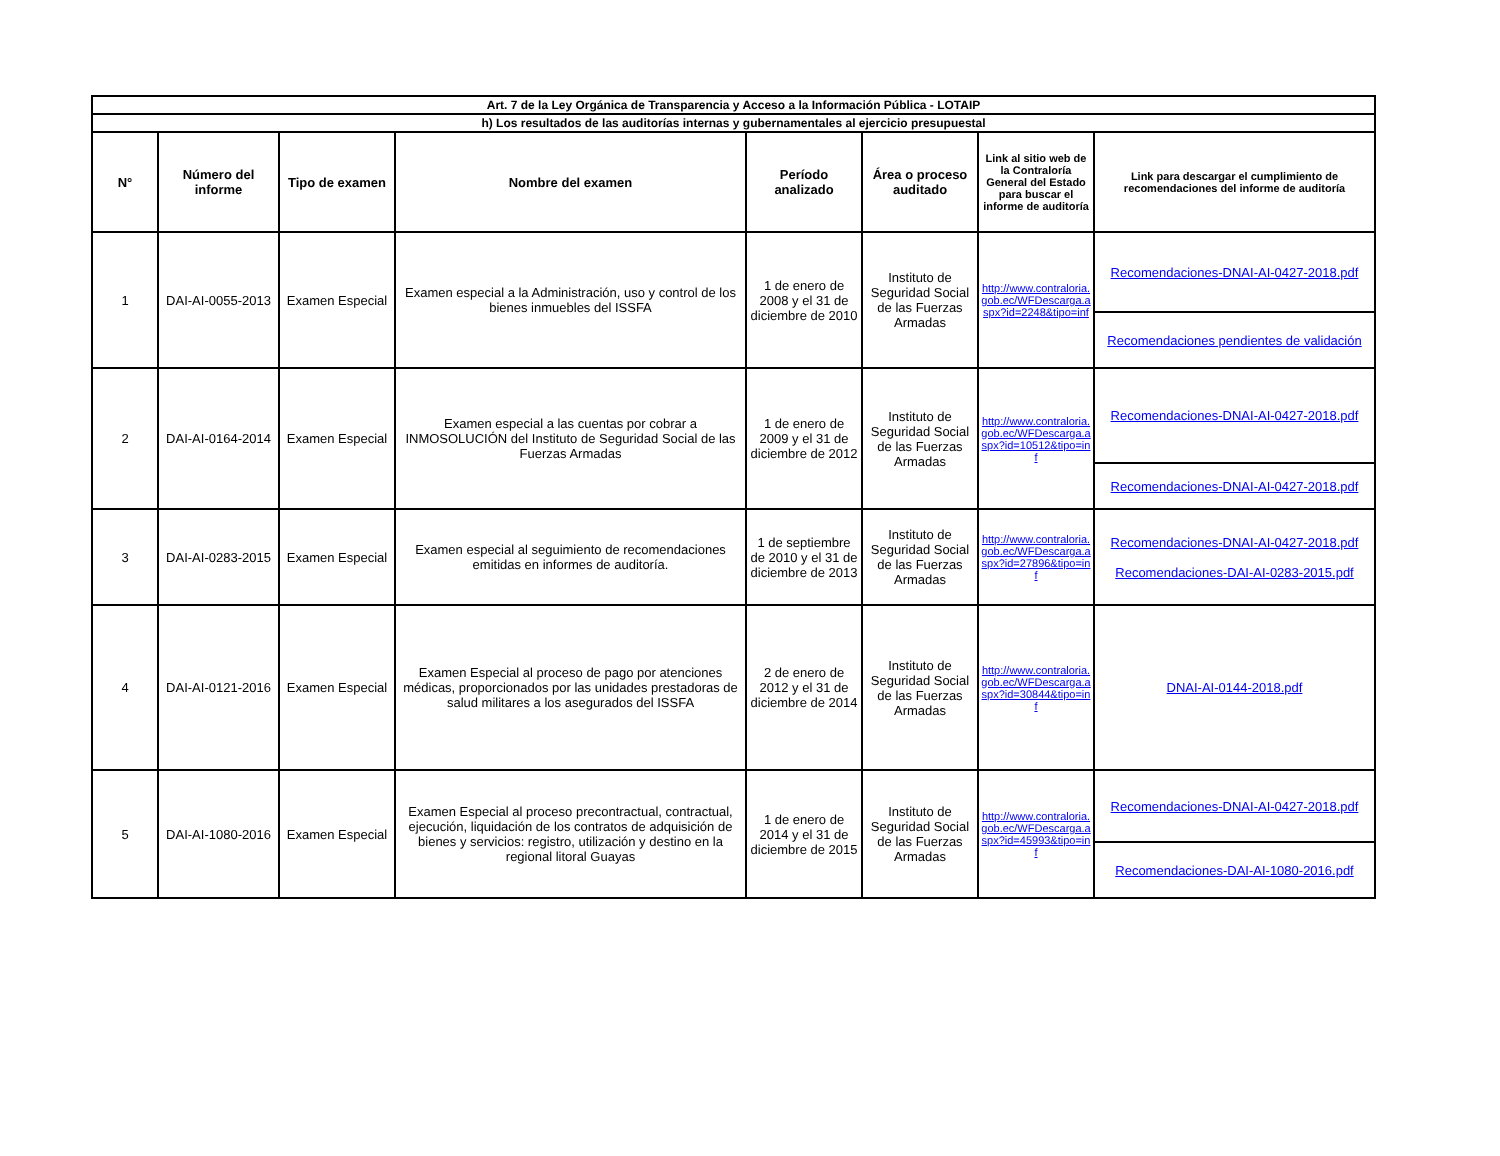| Art. 7 de la Ley Orgánica de Transparencia y Acceso a la Información Pública - LOTAIP | | | | | | | |
| --- | --- | --- | --- | --- | --- | --- | --- |
| h) Los resultados de las auditorías internas y gubernamentales al ejercicio presupuestal | | | | | | | |
| N° | Número del informe | Tipo de examen | Nombre del examen | Período analizado | Área o proceso auditado | Link al sitio web de la Contraloría General del Estado para buscar el informe de auditoría | Link para descargar el cumplimiento de recomendaciones del informe de auditoría |
| 1 | DAI-AI-0055-2013 | Examen Especial | Examen especial a la Administración, uso y control de los bienes inmuebles del ISSFA | 1 de enero de 2008 y el 31 de diciembre de 2010 | Instituto de Seguridad Social de las Fuerzas Armadas | http://www.contraloria.gob.ec/WFDescarga.aspx?id=2248&tipo=inf | Recomendaciones-DNAI-AI-0427-2018.pdf |
| | | | | | | | Recomendaciones pendientes de validación |
| 2 | DAI-AI-0164-2014 | Examen Especial | Examen especial a las cuentas por cobrar a INMOSOLUCIÓN del Instituto de Seguridad Social de las Fuerzas Armadas | 1 de enero de 2009 y el 31 de diciembre de 2012 | Instituto de Seguridad Social de las Fuerzas Armadas | http://www.contraloria.gob.ec/WFDescarga.aspx?id=10512&tipo=inf | Recomendaciones-DNAI-AI-0427-2018.pdf |
| | | | | | | | Recomendaciones-DNAI-AI-0427-2018.pdf |
| 3 | DAI-AI-0283-2015 | Examen Especial | Examen especial al seguimiento de recomendaciones emitidas en informes de auditoría. | 1 de septiembre de 2010 y el 31 de diciembre de 2013 | Instituto de Seguridad Social de las Fuerzas Armadas | http://www.contraloria.gob.ec/WFDescarga.aspx?id=27896&tipo=inf | Recomendaciones-DNAI-AI-0427-2018.pdf Recomendaciones-DAI-AI-0283-2015.pdf |
| 4 | DAI-AI-0121-2016 | Examen Especial | Examen Especial al proceso de pago por atenciones médicas, proporcionados por las unidades prestadoras de salud militares a los asegurados del ISSFA | 2 de enero de 2012 y el 31 de diciembre de 2014 | Instituto de Seguridad Social de las Fuerzas Armadas | http://www.contraloria.gob.ec/WFDescarga.aspx?id=30844&tipo=inf | DNAI-AI-0144-2018.pdf |
| 5 | DAI-AI-1080-2016 | Examen Especial | Examen Especial al proceso precontractual, contractual, ejecución, liquidación de los contratos de adquisición de bienes y servicios: registro, utilización y destino en la regional litoral Guayas | 1 de enero de 2014 y el 31 de diciembre de 2015 | Instituto de Seguridad Social de las Fuerzas Armadas | http://www.contraloria.gob.ec/WFDescarga.aspx?id=45993&tipo=inf | Recomendaciones-DNAI-AI-0427-2018.pdf |
| | | | | | | | Recomendaciones-DAI-AI-1080-2016.pdf |